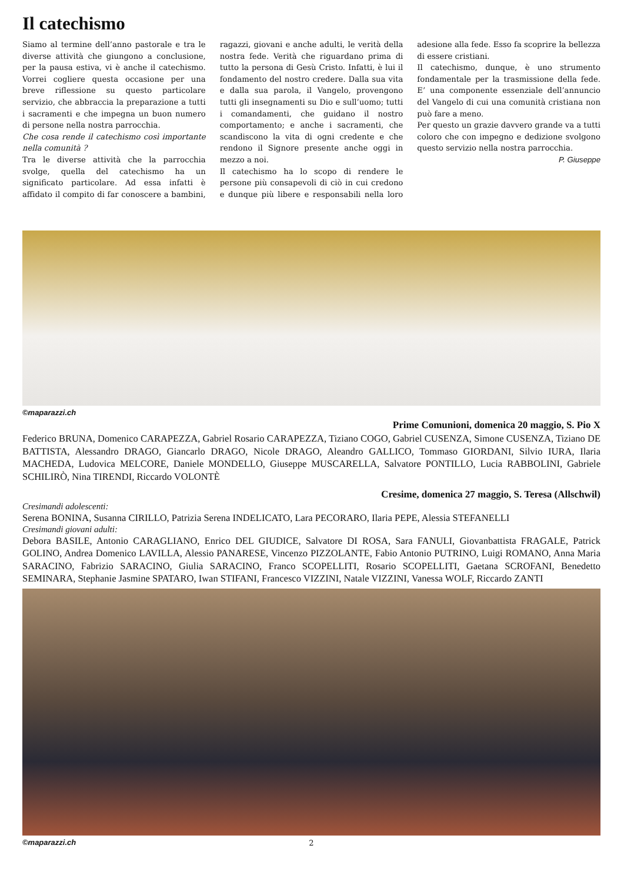Il catechismo
Siamo al termine dell’anno pastorale e tra le diverse attività che giungono a conclusione, per la pausa estiva, vi è anche il catechismo. Vorrei cogliere questa occasione per una breve riflessione su questo particolare servizio, che abbraccia la preparazione a tutti i sacramenti e che impegna un buon numero di persone nella nostra parrocchia.
Che cosa rende il catechismo così importante nella comunità ?
Tra le diverse attività che la parrocchia svolge, quella del catechismo ha un significato particolare. Ad essa infatti è affidato il compito di far conoscere a bambini, ragazzi, giovani e anche adulti, le verità della nostra fede. Verità che riguardano prima di tutto la persona di Gesù Cristo. Infatti, è lui il fondamento del nostro credere. Dalla sua vita e dalla sua parola, il Vangelo, provengono tutti gli insegnamenti su Dio e sull’uomo; tutti i comandamenti, che guidano il nostro comportamento; e anche i sacramenti, che scandiscono la vita di ogni credente e che rendono il Signore presente anche oggi in mezzo a noi.
Il catechismo ha lo scopo di rendere le persone più consapevoli di ciò in cui credono e dunque più libere e responsabili nella loro adesione alla fede. Esso fa scoprire la bellezza di essere cristiani.
Il catechismo, dunque, è uno strumento fondamentale per la trasmissione della fede. E’ una componente essenziale dell’annuncio del Vangelo di cui una comunità cristiana non può fare a meno.
Per questo un grazie davvero grande va a tutti coloro che con impegno e dedizione svolgono questo servizio nella nostra parrocchia.
P. Giuseppe
©maparazzi.ch
Prime Comunioni, domenica 20 maggio, S. Pio X
Federico BRUNA, Domenico CARAPEZZA, Gabriel Rosario CARAPEZZA, Tiziano COGO, Gabriel CUSENZA, Simone CUSENZA, Tiziano DE BATTISTA, Alessandro DRAGO, Giancarlo DRAGO, Nicole DRAGO, Aleandro GALLICO, Tommaso GIORDANI, Silvio IURA, Ilaria MACHEDA, Ludovica MELCORE, Daniele MONDELLO, Giuseppe MUSCARELLA, Salvatore PONTILLO, Lucia RABBOLINI, Gabriele SCHILIRÒ, Nina TIRENDI, Riccardo VOLONTÈ
Cresime, domenica 27 maggio, S. Teresa (Allschwil)
Cresimandi adolescenti:
Serena BONINA, Susanna CIRILLO, Patrizia Serena INDELICATO, Lara PECORARO, Ilaria PEPE, Alessia STEFANELLI
Cresimandi giovani adulti:
Debora BASILE, Antonio CARAGLIANO, Enrico DEL GIUDICE, Salvatore DI ROSA, Sara FANULI, Giovanbattista FRAGALE, Patrick GOLINO, Andrea Domenico LAVILLA, Alessio PANARESE, Vincenzo PIZZOLANTE, Fabio Antonio PUTRINO, Luigi ROMANO, Anna Maria SARACINO, Fabrizio SARACINO, Giulia SARACINO, Franco SCOPELLITI, Rosario SCOPELLITI, Gaetana SCROFANI, Benedetto SEMINARA, Stephanie Jasmine SPATARO, Iwan STIFANI, Francesco VIZZINI, Natale VIZZINI, Vanessa WOLF, Riccardo ZANTI
©maparazzi.ch
2